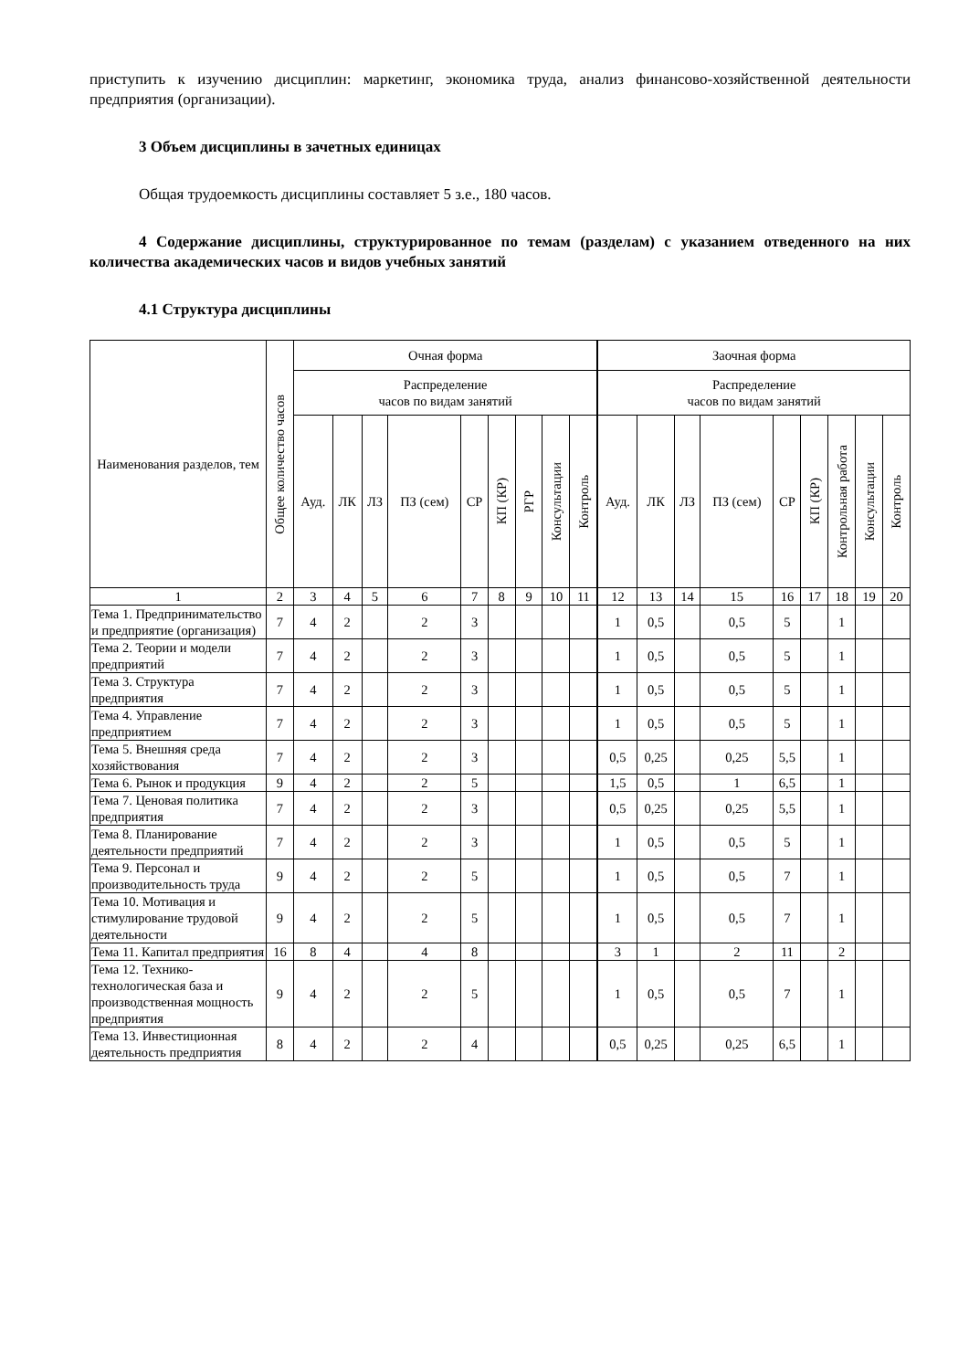приступить к изучению дисциплин: маркетинг, экономика труда, анализ финансово-хозяйственной деятельности предприятия (организации).
3 Объем дисциплины в зачетных единицах
Общая трудоемкость дисциплины составляет 5 з.е., 180 часов.
4 Содержание дисциплины, структурированное по темам (разделам) с указанием отведенного на них количества академических часов и видов учебных занятий
4.1 Структура дисциплины
| Наименования разделов, тем | Общее количество часов | Очная форма | | | | | | | | | Заочная форма | | | | | | | | |
| --- | --- | --- | --- | --- | --- | --- | --- | --- | --- | --- | --- | --- | --- | --- | --- | --- | --- | --- | --- |
| | | Распределение часов по видам занятий | | | | | | | | | Распределение часов по видам занятий | | | | | | | | |
| | | Ауд. | ЛК | ЛЗ | ПЗ (сем) | СР | КП (КР) | РГР | Консультации | Контроль | Ауд. | ЛК | ЛЗ | ПЗ (сем) | СР | КП (КР) | Контрольная работа | Консультации | Контроль |
| 1 | 2 | 3 | 4 | 5 | 6 | 7 | 8 | 9 | 10 | 11 | 12 | 13 | 14 | 15 | 16 | 17 | 18 | 19 | 20 |
| Тема 1. Предпринимательство и предприятие (организация) | 7 | 4 | 2 | | 2 | 3 | | | | | 1 | 0,5 | | 0,5 | 5 | | 1 | | |
| Тема 2. Теории и модели предприятий | 7 | 4 | 2 | | 2 | 3 | | | | | 1 | 0,5 | | 0,5 | 5 | | 1 | | |
| Тема 3. Структура предприятия | 7 | 4 | 2 | | 2 | 3 | | | | | 1 | 0,5 | | 0,5 | 5 | | 1 | | |
| Тема 4. Управление предприятием | 7 | 4 | 2 | | 2 | 3 | | | | | 1 | 0,5 | | 0,5 | 5 | | 1 | | |
| Тема 5. Внешняя среда хозяйствования | 7 | 4 | 2 | | 2 | 3 | | | | | 0,5 | 0,25 | | 0,25 | 5,5 | | 1 | | |
| Тема 6. Рынок и продукция | 9 | 4 | 2 | | 2 | 5 | | | | | 1,5 | 0,5 | | 1 | 6,5 | | 1 | | |
| Тема 7. Ценовая политика предприятия | 7 | 4 | 2 | | 2 | 3 | | | | | 0,5 | 0,25 | | 0,25 | 5,5 | | 1 | | |
| Тема 8. Планирование деятельности предприятий | 7 | 4 | 2 | | 2 | 3 | | | | | 1 | 0,5 | | 0,5 | 5 | | 1 | | |
| Тема 9. Персонал и производительность труда | 9 | 4 | 2 | | 2 | 5 | | | | | 1 | 0,5 | | 0,5 | 7 | | 1 | | |
| Тема 10. Мотивация и стимулирование трудовой деятельности | 9 | 4 | 2 | | 2 | 5 | | | | | 1 | 0,5 | | 0,5 | 7 | | 1 | | |
| Тема 11. Капитал предприятия | 16 | 8 | 4 | | 4 | 8 | | | | | 3 | 1 | | 2 | 11 | | 2 | | |
| Тема 12. Технико-технологическая база и производственная мощность предприятия | 9 | 4 | 2 | | 2 | 5 | | | | | 1 | 0,5 | | 0,5 | 7 | | 1 | | |
| Тема 13. Инвестиционная деятельность предприятия | 8 | 4 | 2 | | 2 | 4 | | | | | 0,5 | 0,25 | | 0,25 | 6,5 | | 1 | | |